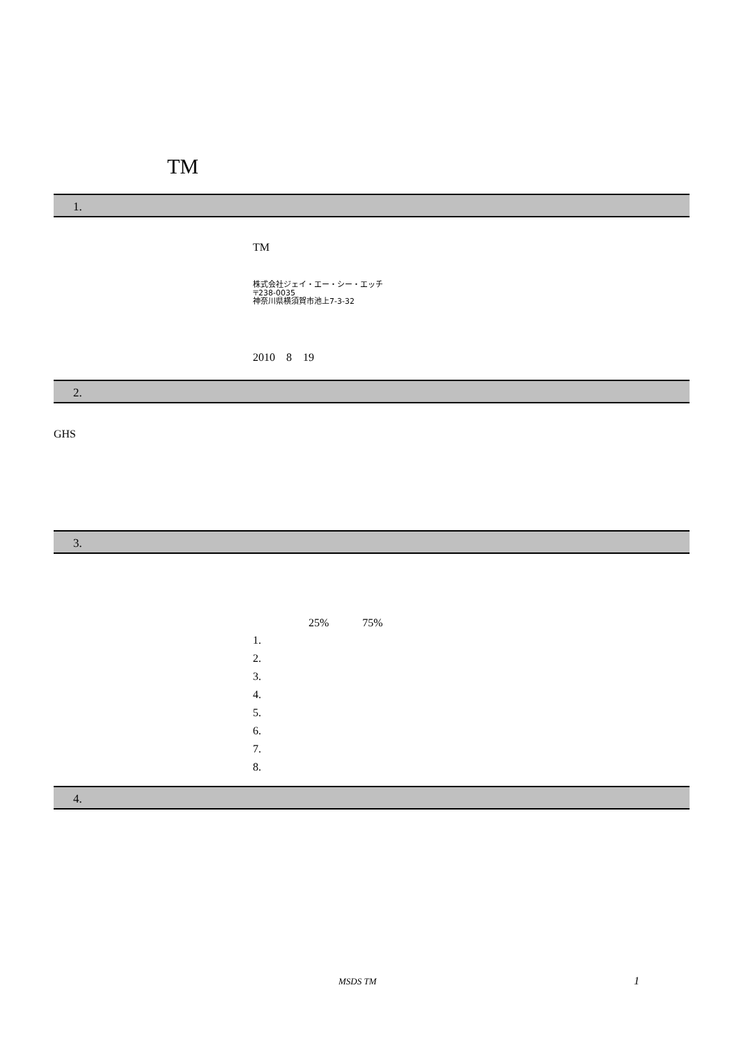TM
1.
TM
株式会社ジェイ・エー・シー・エッチ
〒238-0035
神奈川県横須賀市池上7-3-32
2010　8　19
2.
GHS
3.
25%　　　75%
1.
2.
3.
4.
5.
6.
7.
8.
4.
MSDS TM 1